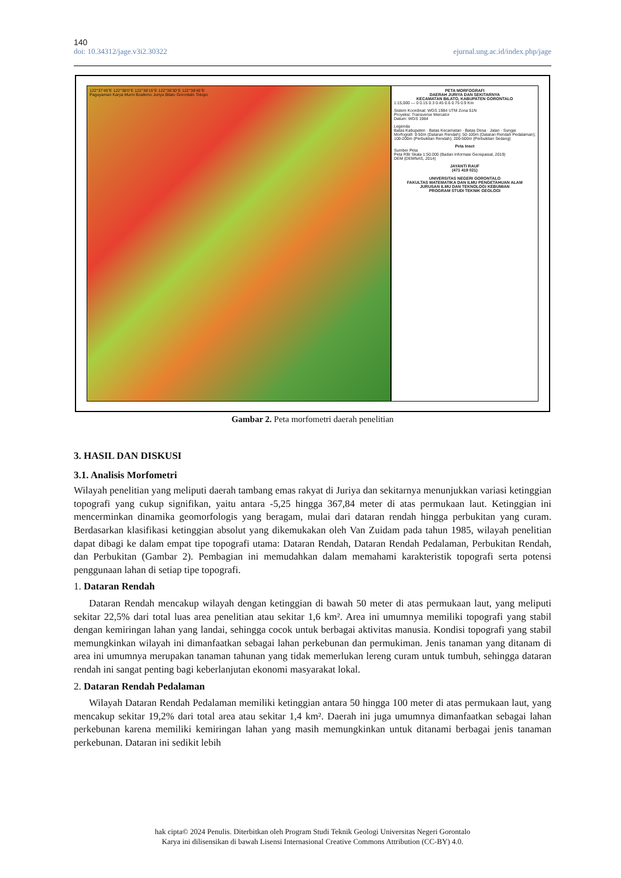140
doi: 10.34312/jage.v3i2.30322 ejurnal.ung.ac.id/index.php/jage
122°37'45"E 122°38'0"E 122°38'15"E 122°38'30"E 122°38'45"E
Paguyaman Karya Murni Boalemo Juriya Bilato Gorontalo Totopo
PETA MORFOGRAFI
DAERAH JURIYA DAN SEKITARNYA
KECAMATAN BILATO, KABUPATEN GORONTALO
1:15,000 — 0 0.15 0.3 0.45 0.6 0.75 0.9 Km
Sistem Koordinat: WGS 1984 UTM Zona 51N
Proyeksi: Transverse Mercator
Datum: WGS 1984
Legenda
Batas Kabupaten · Batas Kecamatan · Batas Desa · Jalan · Sungai
Morfografi: 0-50m (Dataran Rendah); 50-100m (Dataran Rendah Pedalaman); 100-200m (Perbukitan Rendah); 200-500m (Perbukitan Sedang)
Peta Inset
Sumber Peta
Peta RBI Skala 1:50.000 (Badan Informasi Geospasial, 2019)
DEM (DEMNAS, 2014)
JAYANTI RAUF
(471 419 021)
UNIVERSITAS NEGERI GORONTALO
FAKULTAS MATEMATIKA DAN ILMU PENGETAHUAN ALAM
JURUSAN ILMU DAN TEKNOLOGI KEBUMIAN
PROGRAM STUDI TEKNIK GEOLOGI
Gambar 2. Peta morfometri daerah penelitian
3. HASIL DAN DISKUSI
3.1. Analisis Morfometri
Wilayah penelitian yang meliputi daerah tambang emas rakyat di Juriya dan sekitarnya menunjukkan variasi ketinggian topografi yang cukup signifikan, yaitu antara -5,25 hingga 367,84 meter di atas permukaan laut. Ketinggian ini mencerminkan dinamika geomorfologis yang beragam, mulai dari dataran rendah hingga perbukitan yang curam. Berdasarkan klasifikasi ketinggian absolut yang dikemukakan oleh Van Zuidam pada tahun 1985, wilayah penelitian dapat dibagi ke dalam empat tipe topografi utama: Dataran Rendah, Dataran Rendah Pedalaman, Perbukitan Rendah, dan Perbukitan (Gambar 2). Pembagian ini memudahkan dalam memahami karakteristik topografi serta potensi penggunaan lahan di setiap tipe topografi.
1. Dataran Rendah
Dataran Rendah mencakup wilayah dengan ketinggian di bawah 50 meter di atas permukaan laut, yang meliputi sekitar 22,5% dari total luas area penelitian atau sekitar 1,6 km². Area ini umumnya memiliki topografi yang stabil dengan kemiringan lahan yang landai, sehingga cocok untuk berbagai aktivitas manusia. Kondisi topografi yang stabil memungkinkan wilayah ini dimanfaatkan sebagai lahan perkebunan dan permukiman. Jenis tanaman yang ditanam di area ini umumnya merupakan tanaman tahunan yang tidak memerlukan lereng curam untuk tumbuh, sehingga dataran rendah ini sangat penting bagi keberlanjutan ekonomi masyarakat lokal.
2. Dataran Rendah Pedalaman
Wilayah Dataran Rendah Pedalaman memiliki ketinggian antara 50 hingga 100 meter di atas permukaan laut, yang mencakup sekitar 19,2% dari total area atau sekitar 1,4 km². Daerah ini juga umumnya dimanfaatkan sebagai lahan perkebunan karena memiliki kemiringan lahan yang masih memungkinkan untuk ditanami berbagai jenis tanaman perkebunan. Dataran ini sedikit lebih
hak cipta© 2024 Penulis. Diterbitkan oleh Program Studi Teknik Geologi Universitas Negeri Gorontalo
Karya ini dilisensikan di bawah Lisensi Internasional Creative Commons Attribution (CC-BY) 4.0.